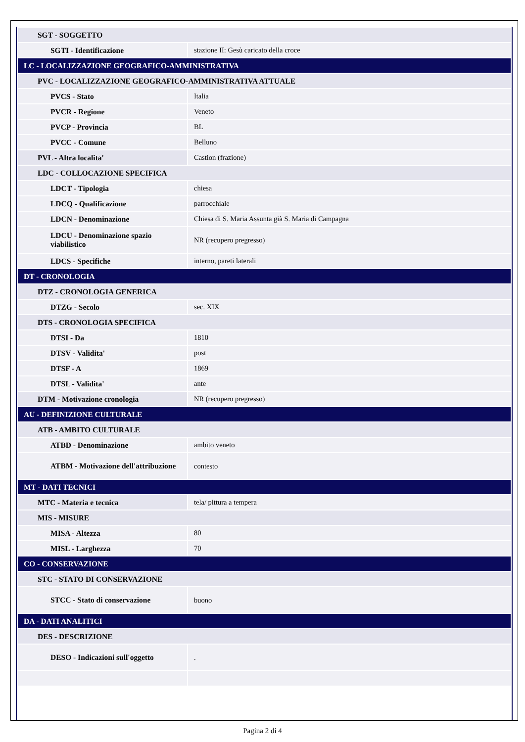| SGT - SOGGETTO | |
| SGTI - Identificazione | stazione II: Gesù caricato della croce |
| LC - LOCALIZZAZIONE GEOGRAFICO-AMMINISTRATIVA | |
| PVC - LOCALIZZAZIONE GEOGRAFICO-AMMINISTRATIVA ATTUALE | |
| PVCS - Stato | Italia |
| PVCR - Regione | Veneto |
| PVCP - Provincia | BL |
| PVCC - Comune | Belluno |
| PVL - Altra localita' | Castion (frazione) |
| LDC - COLLOCAZIONE SPECIFICA | |
| LDCT - Tipologia | chiesa |
| LDCQ - Qualificazione | parrocchiale |
| LDCN - Denominazione | Chiesa di S. Maria Assunta già S. Maria di Campagna |
| LDCU - Denominazione spazio viabilistico | NR (recupero pregresso) |
| LDCS - Specifiche | interno, pareti laterali |
| DT - CRONOLOGIA | |
| DTZ - CRONOLOGIA GENERICA | |
| DTZG - Secolo | sec. XIX |
| DTS - CRONOLOGIA SPECIFICA | |
| DTSI - Da | 1810 |
| DTSV - Validita' | post |
| DTSF - A | 1869 |
| DTSL - Validita' | ante |
| DTM - Motivazione cronologia | NR (recupero pregresso) |
| AU - DEFINIZIONE CULTURALE | |
| ATB - AMBITO CULTURALE | |
| ATBD - Denominazione | ambito veneto |
| ATBM - Motivazione dell'attribuzione | contesto |
| MT - DATI TECNICI | |
| MTC - Materia e tecnica | tela/ pittura a tempera |
| MIS - MISURE | |
| MISA - Altezza | 80 |
| MISL - Larghezza | 70 |
| CO - CONSERVAZIONE | |
| STC - STATO DI CONSERVAZIONE | |
| STCC - Stato di conservazione | buono |
| DA - DATI ANALITICI | |
| DES - DESCRIZIONE | |
| DESO - Indicazioni sull'oggetto | . |
Pagina 2 di 4